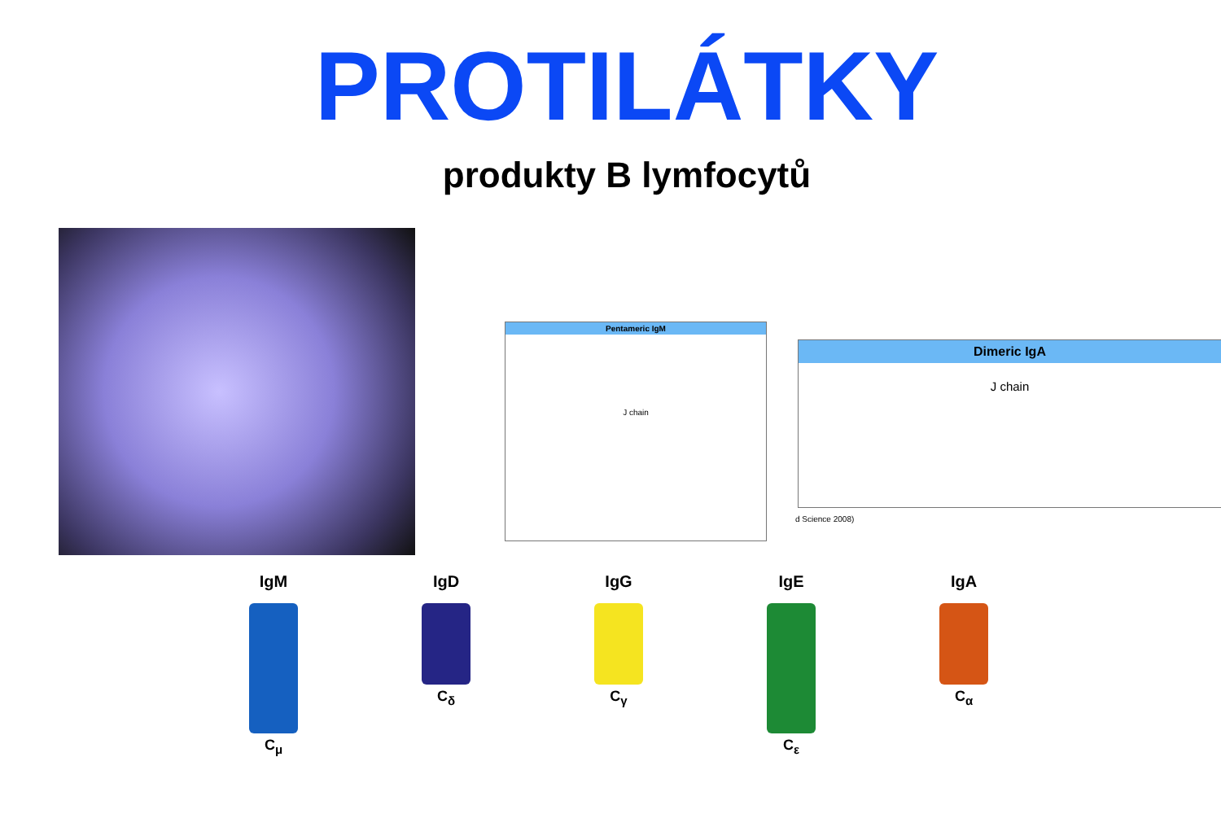PROTILÁTKY
produkty B lymfocytů
Pentameric IgM
J chain
Dimeric IgA
J chain
d Science 2008)
IgM
C<sub>μ</sub>
IgD
C<sub>δ</sub>
IgG
C<sub>γ</sub>
IgE
C<sub>ε</sub>
IgA
C<sub>α</sub>